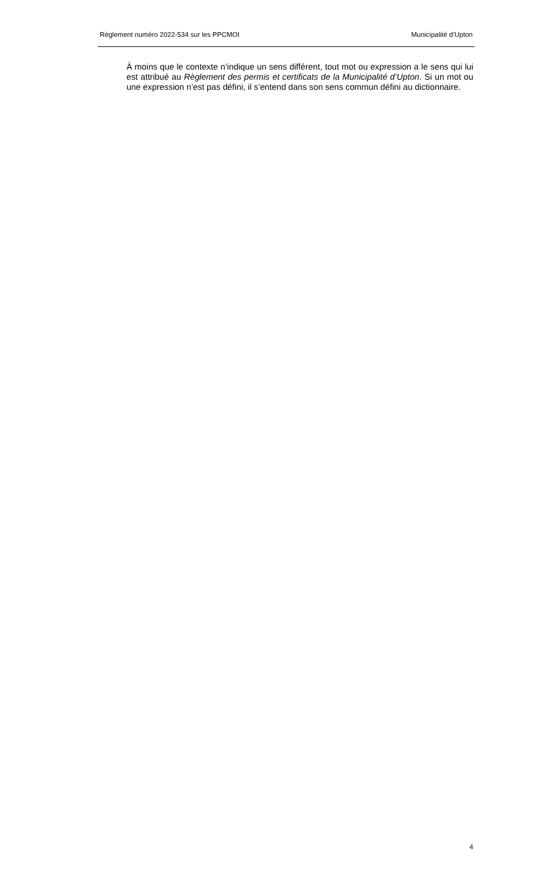Règlement numéro 2022-534 sur les PPCMOI Municipalité d’Upton
À moins que le contexte n’indique un sens différent, tout mot ou expression a le sens qui lui est attribué au Règlement des permis et certificats de la Municipalité d’Upton. Si un mot ou une expression n’est pas défini, il s’entend dans son sens commun défini au dictionnaire.
4